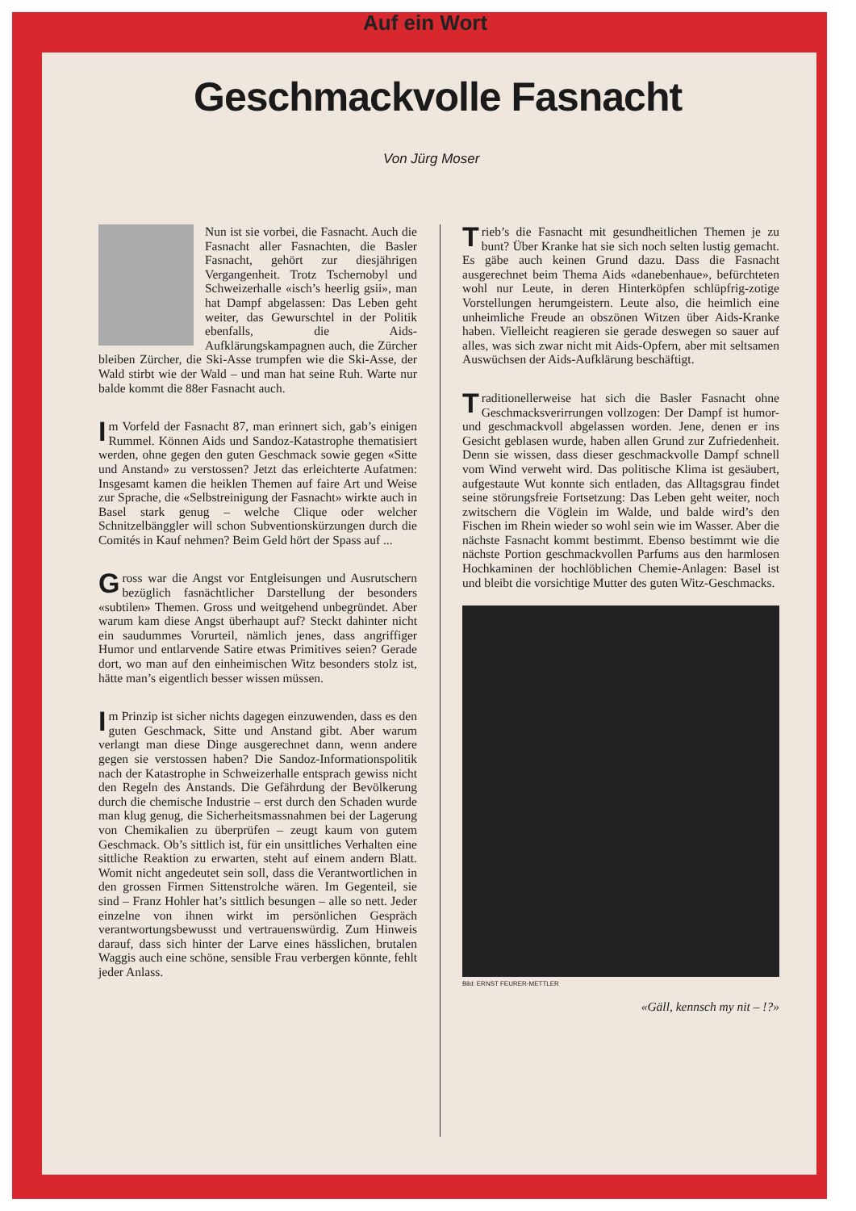Auf ein Wort
Geschmackvolle Fasnacht
Von Jürg Moser
Nun ist sie vorbei, die Fasnacht. Auch die Fasnacht aller Fasnachten, die Basler Fasnacht, gehört zur diesjährigen Vergangenheit. Trotz Tschernobyl und Schweizerhalle «isch’s heerlig gsii», man hat Dampf abgelassen: Das Leben geht weiter, das Gewurschtel in der Politik ebenfalls, die Aids-Aufklärungskampagnen auch, die Zürcher bleiben Zürcher, die Ski-Asse trumpfen wie die Ski-Asse, der Wald stirbt wie der Wald – und man hat seine Ruh. Warte nur balde kommt die 88er Fasnacht auch.
Im Vorfeld der Fasnacht 87, man erinnert sich, gab’s einigen Rummel. Können Aids und Sandoz-Katastrophe thematisiert werden, ohne gegen den guten Geschmack sowie gegen «Sitte und Anstand» zu verstossen? Jetzt das erleichterte Aufatmen: Insgesamt kamen die heiklen Themen auf faire Art und Weise zur Sprache, die «Selbstreinigung der Fasnacht» wirkte auch in Basel stark genug – welche Clique oder welcher Schnitzelbänggler will schon Subventionskürzungen durch die Comités in Kauf nehmen? Beim Geld hört der Spass auf ...
Gross war die Angst vor Entgleisungen und Ausrutschern bezüglich fasnächtlicher Darstellung der besonders «subtilen» Themen. Gross und weitgehend unbegründet. Aber warum kam diese Angst überhaupt auf? Steckt dahinter nicht ein saudummes Vorurteil, nämlich jenes, dass angriffiger Humor und entlarvende Satire etwas Primitives seien? Gerade dort, wo man auf den einheimischen Witz besonders stolz ist, hätte man’s eigentlich besser wissen müssen.
Im Prinzip ist sicher nichts dagegen einzuwenden, dass es den guten Geschmack, Sitte und Anstand gibt. Aber warum verlangt man diese Dinge ausgerechnet dann, wenn andere gegen sie verstossen haben? Die Sandoz-Informationspolitik nach der Katastrophe in Schweizerhalle entsprach gewiss nicht den Regeln des Anstands. Die Gefährdung der Bevölkerung durch die chemische Industrie – erst durch den Schaden wurde man klug genug, die Sicherheitsmassnahmen bei der Lagerung von Chemikalien zu überprüfen – zeugt kaum von gutem Geschmack. Ob’s sittlich ist, für ein unsittliches Verhalten eine sittliche Reaktion zu erwarten, steht auf einem andern Blatt. Womit nicht angedeutet sein soll, dass die Verantwortlichen in den grossen Firmen Sittenstrolche wären. Im Gegenteil, sie sind – Franz Hohler hat’s sittlich besungen – alle so nett. Jeder einzelne von ihnen wirkt im persönlichen Gespräch verantwortungsbewusst und vertrauenswürdig. Zum Hinweis darauf, dass sich hinter der Larve eines hässlichen, brutalen Waggis auch eine schöne, sensible Frau verbergen könnte, fehlt jeder Anlass.
Trieb’s die Fasnacht mit gesundheitlichen Themen je zu bunt? Über Kranke hat sie sich noch selten lustig gemacht. Es gäbe auch keinen Grund dazu. Dass die Fasnacht ausgerechnet beim Thema Aids «danebenhaue», befürchteten wohl nur Leute, in deren Hinterköpfen schlüpfrig-zotige Vorstellungen herumgeistern. Leute also, die heimlich eine unheimliche Freude an obszönen Witzen über Aids-Kranke haben. Vielleicht reagieren sie gerade deswegen so sauer auf alles, was sich zwar nicht mit Aids-Opfern, aber mit seltsamen Auswüchsen der Aids-Aufklärung beschäftigt.
Traditionellerweise hat sich die Basler Fasnacht ohne Geschmacksverirrungen vollzogen: Der Dampf ist humor- und geschmackvoll abgelassen worden. Jene, denen er ins Gesicht geblasen wurde, haben allen Grund zur Zufriedenheit. Denn sie wissen, dass dieser geschmackvolle Dampf schnell vom Wind verweht wird. Das politische Klima ist gesäubert, aufgestaute Wut konnte sich entladen, das Alltagsgrau findet seine störungsfreie Fortsetzung: Das Leben geht weiter, noch zwitschern die Vöglein im Walde, und balde wird’s den Fischen im Rhein wieder so wohl sein wie im Wasser. Aber die nächste Fasnacht kommt bestimmt. Ebenso bestimmt wie die nächste Portion geschmackvollen Parfums aus den harmlosen Hochkaminen der hochlöblichen Chemie-Anlagen: Basel ist und bleibt die vorsichtige Mutter des guten Witz-Geschmacks.
Bild: ERNST FEURER-METTLER
«Gäll, kennsch my nit – !?»